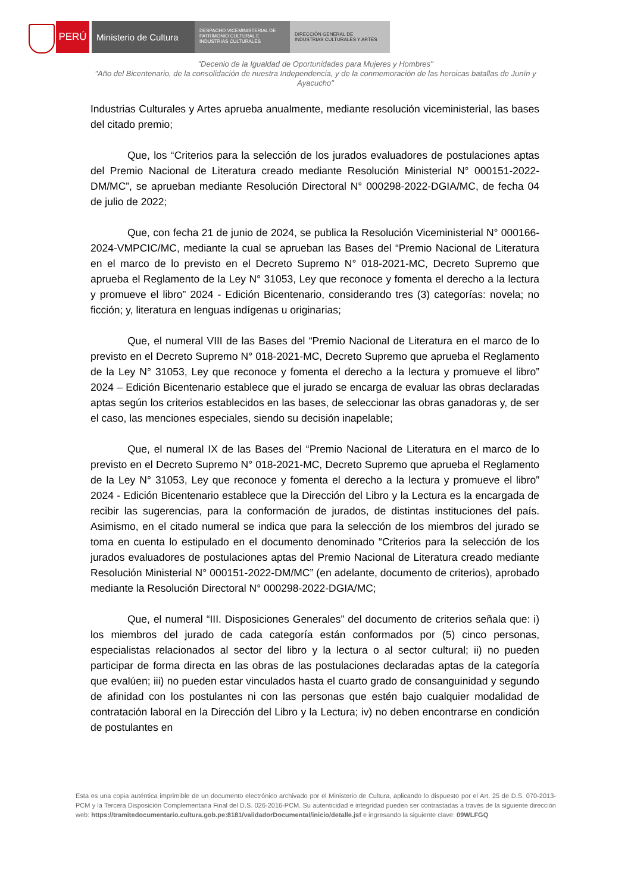PERÚ Ministerio de Cultura
DESPACHO VICEMINISTERIAL DE
PATRIMONIO CULTURAL E
INDUSTRIAS CULTURALES
DIRECCIÓN GENERAL DE
INDUSTRIAS CULTURALES Y ARTES
"Decenio de la Igualdad de Oportunidades para Mujeres y Hombres"
"Año del Bicentenario, de la consolidación de nuestra Independencia, y de la conmemoración de las heroicas batallas de Junín y Ayacucho"
Industrias Culturales y Artes aprueba anualmente, mediante resolución viceministerial, las bases del citado premio;
Que, los “Criterios para la selección de los jurados evaluadores de postulaciones aptas del Premio Nacional de Literatura creado mediante Resolución Ministerial N° 000151-2022-DM/MC”, se aprueban mediante Resolución Directoral N° 000298-2022-DGIA/MC, de fecha 04 de julio de 2022;
Que, con fecha 21 de junio de 2024, se publica la Resolución Viceministerial N° 000166-2024-VMPCIC/MC, mediante la cual se aprueban las Bases del “Premio Nacional de Literatura en el marco de lo previsto en el Decreto Supremo N° 018-2021-MC, Decreto Supremo que aprueba el Reglamento de la Ley N° 31053, Ley que reconoce y fomenta el derecho a la lectura y promueve el libro” 2024 - Edición Bicentenario, considerando tres (3) categorías: novela; no ficción; y, literatura en lenguas indígenas u originarias;
Que, el numeral VIII de las Bases del “Premio Nacional de Literatura en el marco de lo previsto en el Decreto Supremo N° 018-2021-MC, Decreto Supremo que aprueba el Reglamento de la Ley N° 31053, Ley que reconoce y fomenta el derecho a la lectura y promueve el libro” 2024 – Edición Bicentenario establece que el jurado se encarga de evaluar las obras declaradas aptas según los criterios establecidos en las bases, de seleccionar las obras ganadoras y, de ser el caso, las menciones especiales, siendo su decisión inapelable;
Que, el numeral IX de las Bases del “Premio Nacional de Literatura en el marco de lo previsto en el Decreto Supremo N° 018-2021-MC, Decreto Supremo que aprueba el Reglamento de la Ley N° 31053, Ley que reconoce y fomenta el derecho a la lectura y promueve el libro” 2024 - Edición Bicentenario establece que la Dirección del Libro y la Lectura es la encargada de recibir las sugerencias, para la conformación de jurados, de distintas instituciones del país. Asimismo, en el citado numeral se indica que para la selección de los miembros del jurado se toma en cuenta lo estipulado en el documento denominado “Criterios para la selección de los jurados evaluadores de postulaciones aptas del Premio Nacional de Literatura creado mediante Resolución Ministerial N° 000151-2022-DM/MC” (en adelante, documento de criterios), aprobado mediante la Resolución Directoral N° 000298-2022-DGIA/MC;
Que, el numeral “III. Disposiciones Generales” del documento de criterios señala que: i) los miembros del jurado de cada categoría están conformados por (5) cinco personas, especialistas relacionados al sector del libro y la lectura o al sector cultural; ii) no pueden participar de forma directa en las obras de las postulaciones declaradas aptas de la categoría que evalúen; iii) no pueden estar vinculados hasta el cuarto grado de consanguinidad y segundo de afinidad con los postulantes ni con las personas que estén bajo cualquier modalidad de contratación laboral en la Dirección del Libro y la Lectura; iv) no deben encontrarse en condición de postulantes en
Esta es una copia auténtica imprimible de un documento electrónico archivado por el Ministerio de Cultura, aplicando lo dispuesto por el Art. 25 de D.S. 070-2013-PCM y la Tercera Disposición Complementaria Final del D.S. 026-2016-PCM. Su autenticidad e integridad pueden ser contrastadas a través de la siguiente dirección web: https://tramitedocumentario.cultura.gob.pe:8181/validadorDocumental/inicio/detalle.jsf e ingresando la siguiente clave: 09WLFGQ